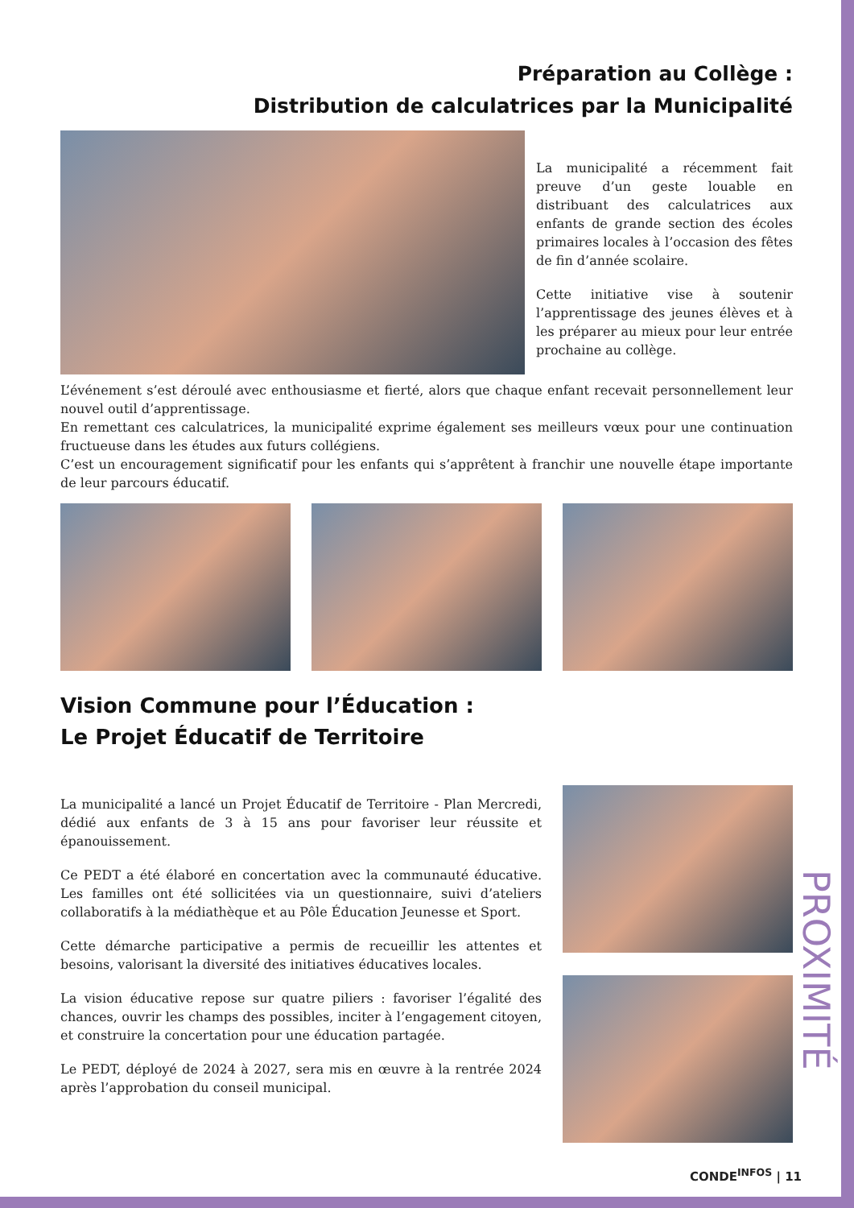Préparation au Collège :
Distribution de calculatrices par la Municipalité
La municipalité a récemment fait preuve d’un geste louable en distribuant des calculatrices aux enfants de grande section des écoles primaires locales à l’occasion des fêtes de fin d’année scolaire.
Cette initiative vise à soutenir l’apprentissage des jeunes élèves et à les préparer au mieux pour leur entrée prochaine au collège.
L’événement s’est déroulé avec enthousiasme et fierté, alors que chaque enfant recevait personnellement leur nouvel outil d’apprentissage.
En remettant ces calculatrices, la municipalité exprime également ses meilleurs vœux pour une continuation fructueuse dans les études aux futurs collégiens.
C’est un encouragement significatif pour les enfants qui s’apprêtent à franchir une nouvelle étape importante de leur parcours éducatif.
Vision Commune pour l’Éducation :
Le Projet Éducatif de Territoire
La municipalité a lancé un Projet Éducatif de Territoire - Plan Mercredi, dédié aux enfants de 3 à 15 ans pour favoriser leur réussite et épanouissement.
Ce PEDT a été élaboré en concertation avec la communauté éducative. Les familles ont été sollicitées via un questionnaire, suivi d’ateliers collaboratifs à la médiathèque et au Pôle Éducation Jeunesse et Sport.
Cette démarche participative a permis de recueillir les attentes et besoins, valorisant la diversité des initiatives éducatives locales.
La vision éducative repose sur quatre piliers : favoriser l’égalité des chances, ouvrir les champs des possibles, inciter à l’engagement citoyen, et construire la concertation pour une éducation partagée.
Le PEDT, déployé de 2024 à 2027, sera mis en œuvre à la rentrée 2024 après l’approbation du conseil municipal.
PROXIMITÉ
CONDE<sup>INFOS</sup> | 11